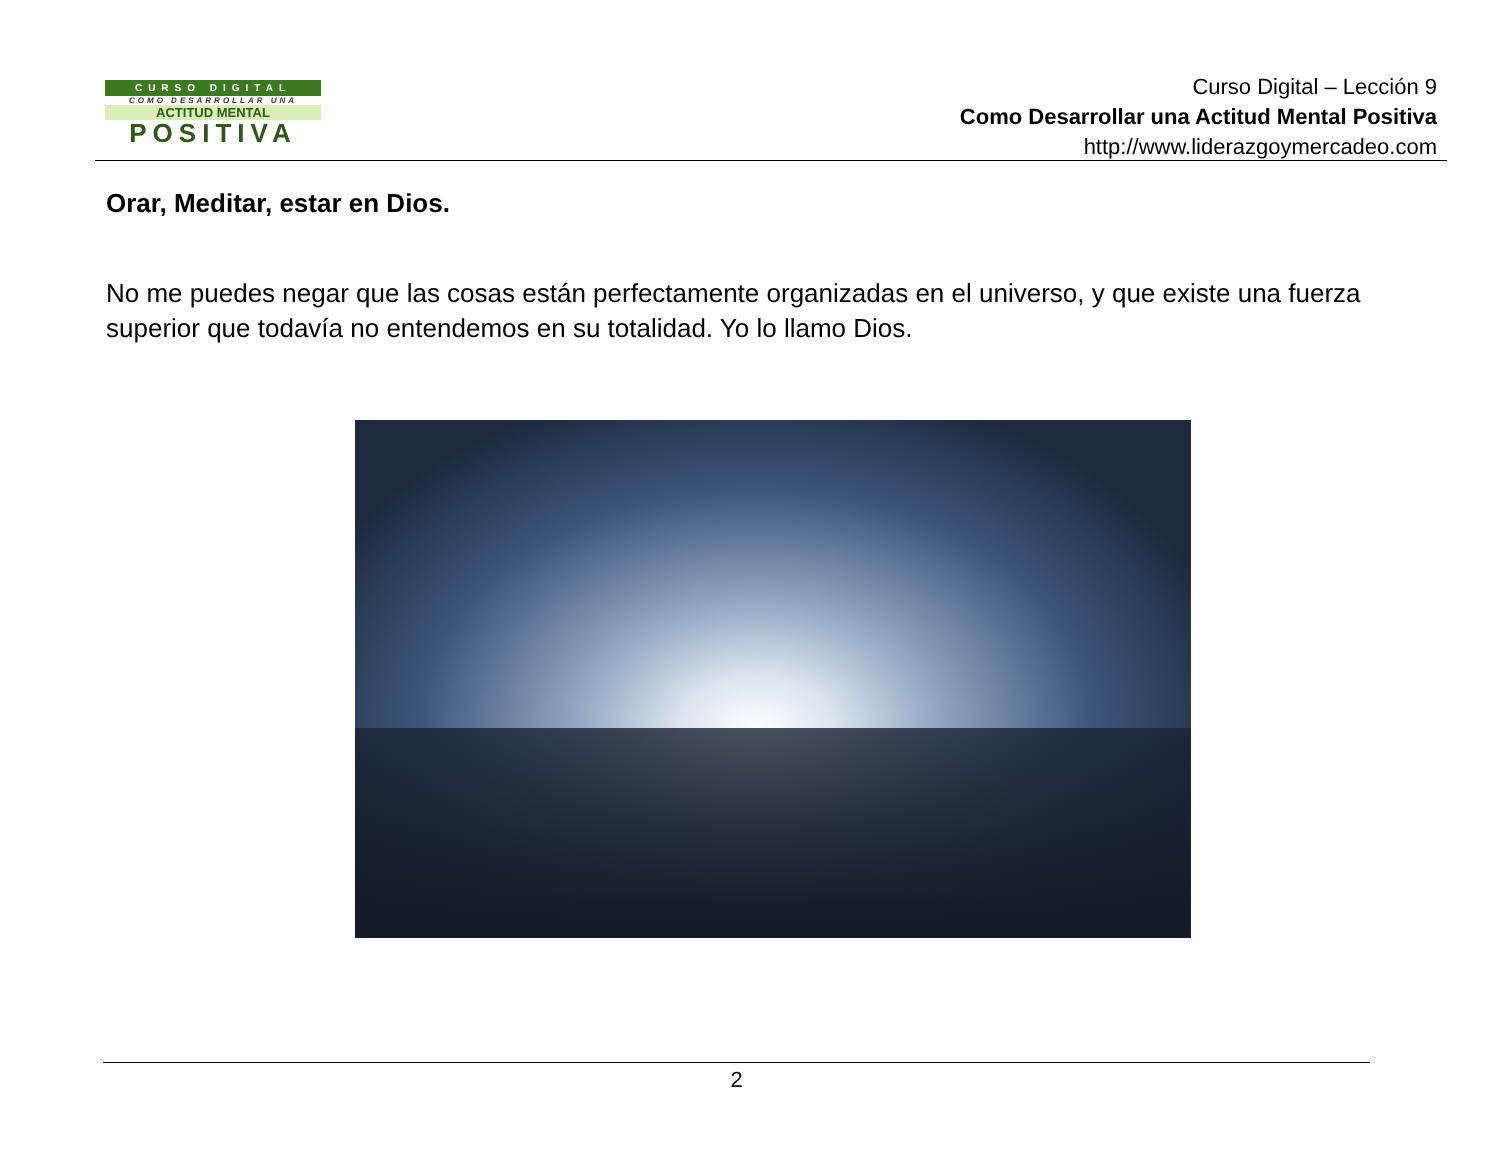CURSO DIGITAL
COMO DESARROLLAR UNA
ACTITUD MENTAL
POSITIVA
Curso Digital – Lección 9
Como Desarrollar una Actitud Mental Positiva
http://www.liderazgoymercadeo.com
Orar, Meditar, estar en Dios.
No me puedes negar que las cosas están perfectamente organizadas en el universo, y que existe una fuerza superior que todavía no entendemos en su totalidad. Yo lo llamo Dios.
2